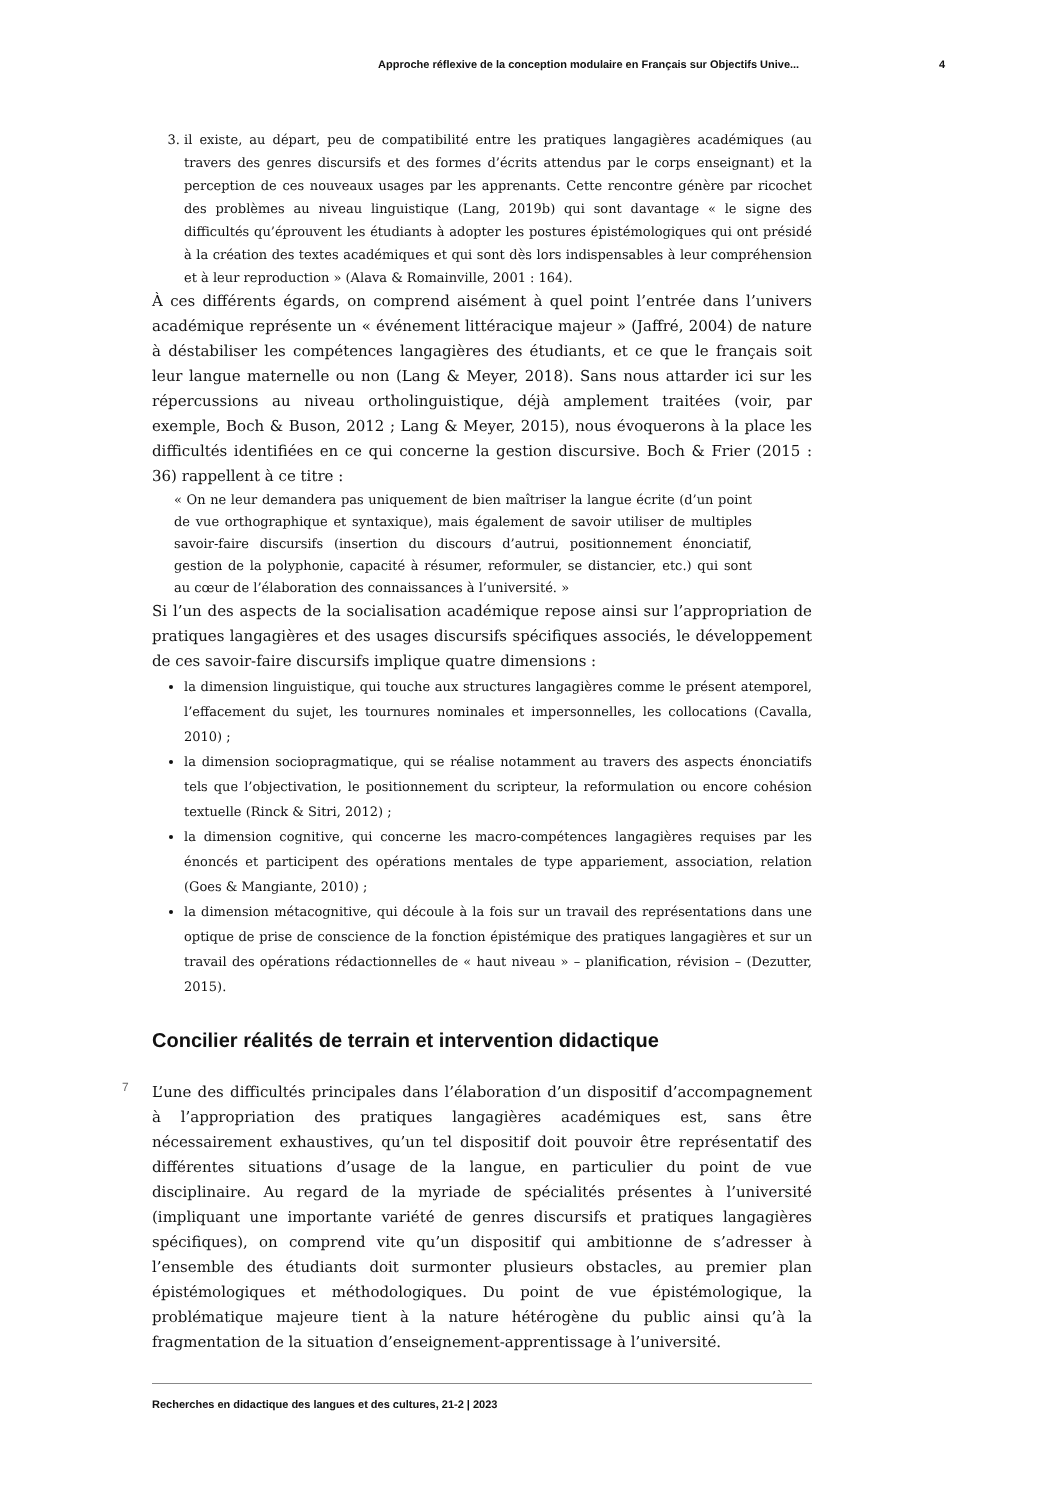Approche réflexive de la conception modulaire en Français sur Objectifs Unive... 4
3. il existe, au départ, peu de compatibilité entre les pratiques langagières académiques (au travers des genres discursifs et des formes d’écrits attendus par le corps enseignant) et la perception de ces nouveaux usages par les apprenants. Cette rencontre génère par ricochet des problèmes au niveau linguistique (Lang, 2019b) qui sont davantage « le signe des difficultés qu’éprouvent les étudiants à adopter les postures épistémologiques qui ont présidé à la création des textes académiques et qui sont dès lors indispensables à leur compréhension et à leur reproduction » (Alava & Romainville, 2001 : 164).
À ces différents égards, on comprend aisément à quel point l’entrée dans l’univers académique représente un « événement littéracique majeur » (Jaffré, 2004) de nature à déstabiliser les compétences langagières des étudiants, et ce que le français soit leur langue maternelle ou non (Lang & Meyer, 2018). Sans nous attarder ici sur les répercussions au niveau ortholinguistique, déjà amplement traitées (voir, par exemple, Boch & Buson, 2012 ; Lang & Meyer, 2015), nous évoquerons à la place les difficultés identifiées en ce qui concerne la gestion discursive. Boch & Frier (2015 : 36) rappellent à ce titre :
« On ne leur demandera pas uniquement de bien maîtriser la langue écrite (d’un point de vue orthographique et syntaxique), mais également de savoir utiliser de multiples savoir-faire discursifs (insertion du discours d’autrui, positionnement énonciatif, gestion de la polyphonie, capacité à résumer, reformuler, se distancier, etc.) qui sont au cœur de l’élaboration des connaissances à l’université. »
Si l’un des aspects de la socialisation académique repose ainsi sur l’appropriation de pratiques langagières et des usages discursifs spécifiques associés, le développement de ces savoir-faire discursifs implique quatre dimensions :
la dimension linguistique, qui touche aux structures langagières comme le présent atemporel, l’effacement du sujet, les tournures nominales et impersonnelles, les collocations (Cavalla, 2010) ;
la dimension sociopragmatique, qui se réalise notamment au travers des aspects énonciatifs tels que l’objectivation, le positionnement du scripteur, la reformulation ou encore cohésion textuelle (Rinck & Sitri, 2012) ;
la dimension cognitive, qui concerne les macro-compétences langagières requises par les énoncés et participent des opérations mentales de type appariement, association, relation (Goes & Mangiante, 2010) ;
la dimension métacognitive, qui découle à la fois sur un travail des représentations dans une optique de prise de conscience de la fonction épistémique des pratiques langagières et sur un travail des opérations rédactionnelles de « haut niveau » – planification, révision – (Dezutter, 2015).
Concilier réalités de terrain et intervention didactique
7
L’une des difficultés principales dans l’élaboration d’un dispositif d’accompagnement à l’appropriation des pratiques langagières académiques est, sans être nécessairement exhaustives, qu’un tel dispositif doit pouvoir être représentatif des différentes situations d’usage de la langue, en particulier du point de vue disciplinaire. Au regard de la myriade de spécialités présentes à l’université (impliquant une importante variété de genres discursifs et pratiques langagières spécifiques), on comprend vite qu’un dispositif qui ambitionne de s’adresser à l’ensemble des étudiants doit surmonter plusieurs obstacles, au premier plan épistémologiques et méthodologiques. Du point de vue épistémologique, la problématique majeure tient à la nature hétérogène du public ainsi qu’à la fragmentation de la situation d’enseignement-apprentissage à l’université.
Recherches en didactique des langues et des cultures, 21-2 | 2023